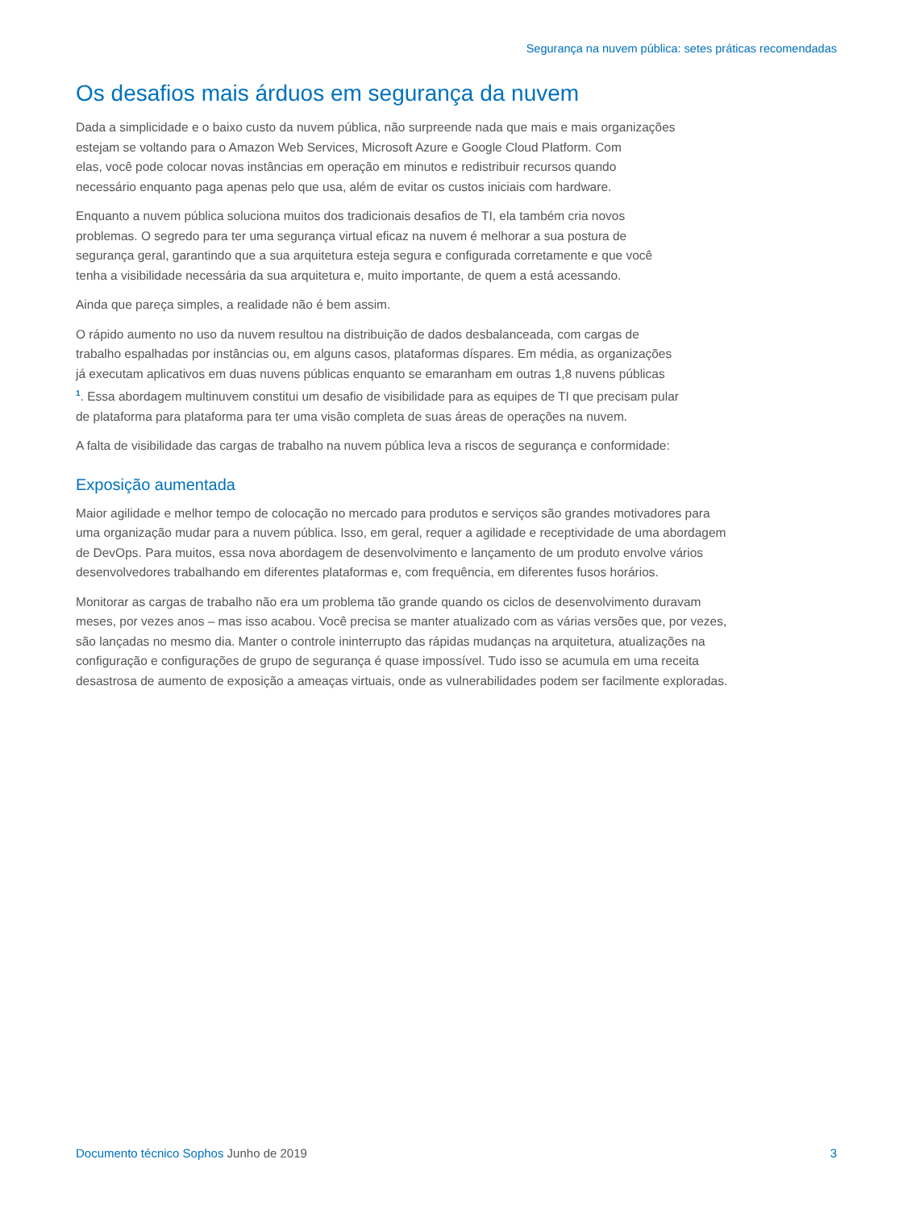Segurança na nuvem pública: setes práticas recomendadas
Os desafios mais árduos em segurança da nuvem
Dada a simplicidade e o baixo custo da nuvem pública, não surpreende nada que mais e mais organizações
estejam se voltando para o Amazon Web Services, Microsoft Azure e Google Cloud Platform. Com
elas, você pode colocar novas instâncias em operação em minutos e redistribuir recursos quando
necessário enquanto paga apenas pelo que usa, além de evitar os custos iniciais com hardware.
Enquanto a nuvem pública soluciona muitos dos tradicionais desafios de TI, ela também cria novos
problemas. O segredo para ter uma segurança virtual eficaz na nuvem é melhorar a sua postura de
segurança geral, garantindo que a sua arquitetura esteja segura e configurada corretamente e que você
tenha a visibilidade necessária da sua arquitetura e, muito importante, de quem a está acessando.
Ainda que pareça simples, a realidade não é bem assim.
O rápido aumento no uso da nuvem resultou na distribuição de dados desbalanceada, com cargas de
trabalho espalhadas por instâncias ou, em alguns casos, plataformas díspares. Em média, as organizações
já executam aplicativos em duas nuvens públicas enquanto se emaranham em outras 1,8 nuvens públicas
<sup>1</sup>. Essa abordagem multinuvem constitui um desafio de visibilidade para as equipes de TI que precisam pular
de plataforma para plataforma para ter uma visão completa de suas áreas de operações na nuvem.
A falta de visibilidade das cargas de trabalho na nuvem pública leva a riscos de segurança e conformidade:
Exposição aumentada
Maior agilidade e melhor tempo de colocação no mercado para produtos e serviços são grandes motivadores para
uma organização mudar para a nuvem pública. Isso, em geral, requer a agilidade e receptividade de uma abordagem
de DevOps. Para muitos, essa nova abordagem de desenvolvimento e lançamento de um produto envolve vários
desenvolvedores trabalhando em diferentes plataformas e, com frequência, em diferentes fusos horários.
Monitorar as cargas de trabalho não era um problema tão grande quando os ciclos de desenvolvimento duravam
meses, por vezes anos – mas isso acabou. Você precisa se manter atualizado com as várias versões que, por vezes,
são lançadas no mesmo dia. Manter o controle ininterrupto das rápidas mudanças na arquitetura, atualizações na
configuração e configurações de grupo de segurança é quase impossível. Tudo isso se acumula em uma receita
desastrosa de aumento de exposição a ameaças virtuais, onde as vulnerabilidades podem ser facilmente exploradas.
Documento técnico Sophos Junho de 2019 3